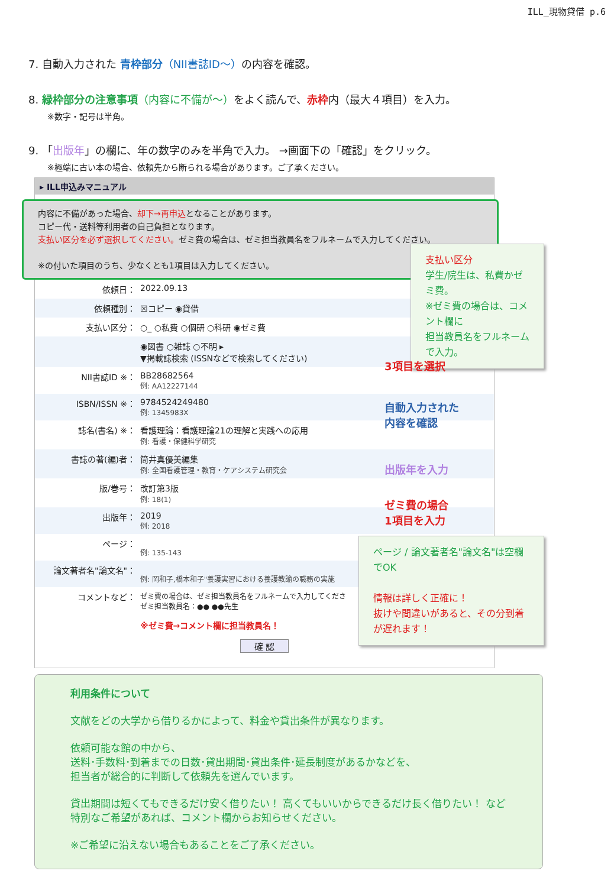ILL_現物貸借 p.6
7. 自動入力された 青枠部分（NII書誌ID～）の内容を確認。
8. 緑枠部分の注意事項（内容に不備が～）をよく読んで、赤枠内（最大４項目）を入力。
※数字・記号は半角。
9. 「出版年」の欄に、年の数字のみを半角で入力。 →画面下の「確認」をクリック。
※極端に古い本の場合、依頼先から断られる場合があります。ご了承ください。
▸ ILL申込みマニュアル
内容に不備があった場合、却下→再申込となることがあります。
コピー代・送料等利用者の自己負担となります。
支払い区分を必ず選択してください。ゼミ費の場合は、ゼミ担当教員名をフルネームで入力してください。
※の付いた項目のうち、少なくとも1項目は入力してください。
依頼日： 2022.09.13
依頼種別： ☒コピー ◉貸借
支払い区分： ○_ ○私費 ○個研 ○科研 ◉ゼミ費
◉図書 ○雑誌 ○不明 ▸
▼掲載誌検索 (ISSNなどで検索してください)
NII書誌ID ※： BB28682564
例: AA12227144
ISBN/ISSN ※： 9784524249480
例: 1345983X
誌名(書名) ※： 看護理論：看護理論21の理解と実践への応用
例: 看護・保健科学研究
書誌の著(編)者： 筒井真優美編集
例: 全国看護管理・教育・ケアシステム研究会
版/巻号： 改訂第3版
例: 18(1)
出版年： 2019
例: 2018
ページ：
例: 135-143
論文著者名"論文名"：
例: 岡和子,橋本和子"養護実習における養護教諭の職務の実施
コメントなど：
ゼミ費の場合は、ゼミ担当教員名をフルネームで入力してくださ
ゼミ担当教員名：●● ●●先生
※ゼミ費→コメント欄に担当教員名！
確 認
支払い区分
学生/院生は、私費かゼミ費。
※ゼミ費の場合は、コメント欄に
担当教員名をフルネームで入力。
3項目を選択
自動入力された
内容を確認
出版年を入力
ゼミ費の場合
1項目を入力
ページ / 論文著者名"論文名"は空欄でOK
情報は詳しく正確に！
抜けや間違いがあると、その分到着が遅れます！
利用条件について
文献をどの大学から借りるかによって、料金や貸出条件が異なります。
依頼可能な館の中から、
送料･手数料･到着までの日数･貸出期間･貸出条件･延長制度があるかなどを、
担当者が総合的に判断して依頼先を選んでいます。
貸出期間は短くてもできるだけ安く借りたい！ 高くてもいいからできるだけ長く借りたい！ など
特別なご希望があれば、コメント欄からお知らせください。
※ご希望に沿えない場合もあることをご了承ください。